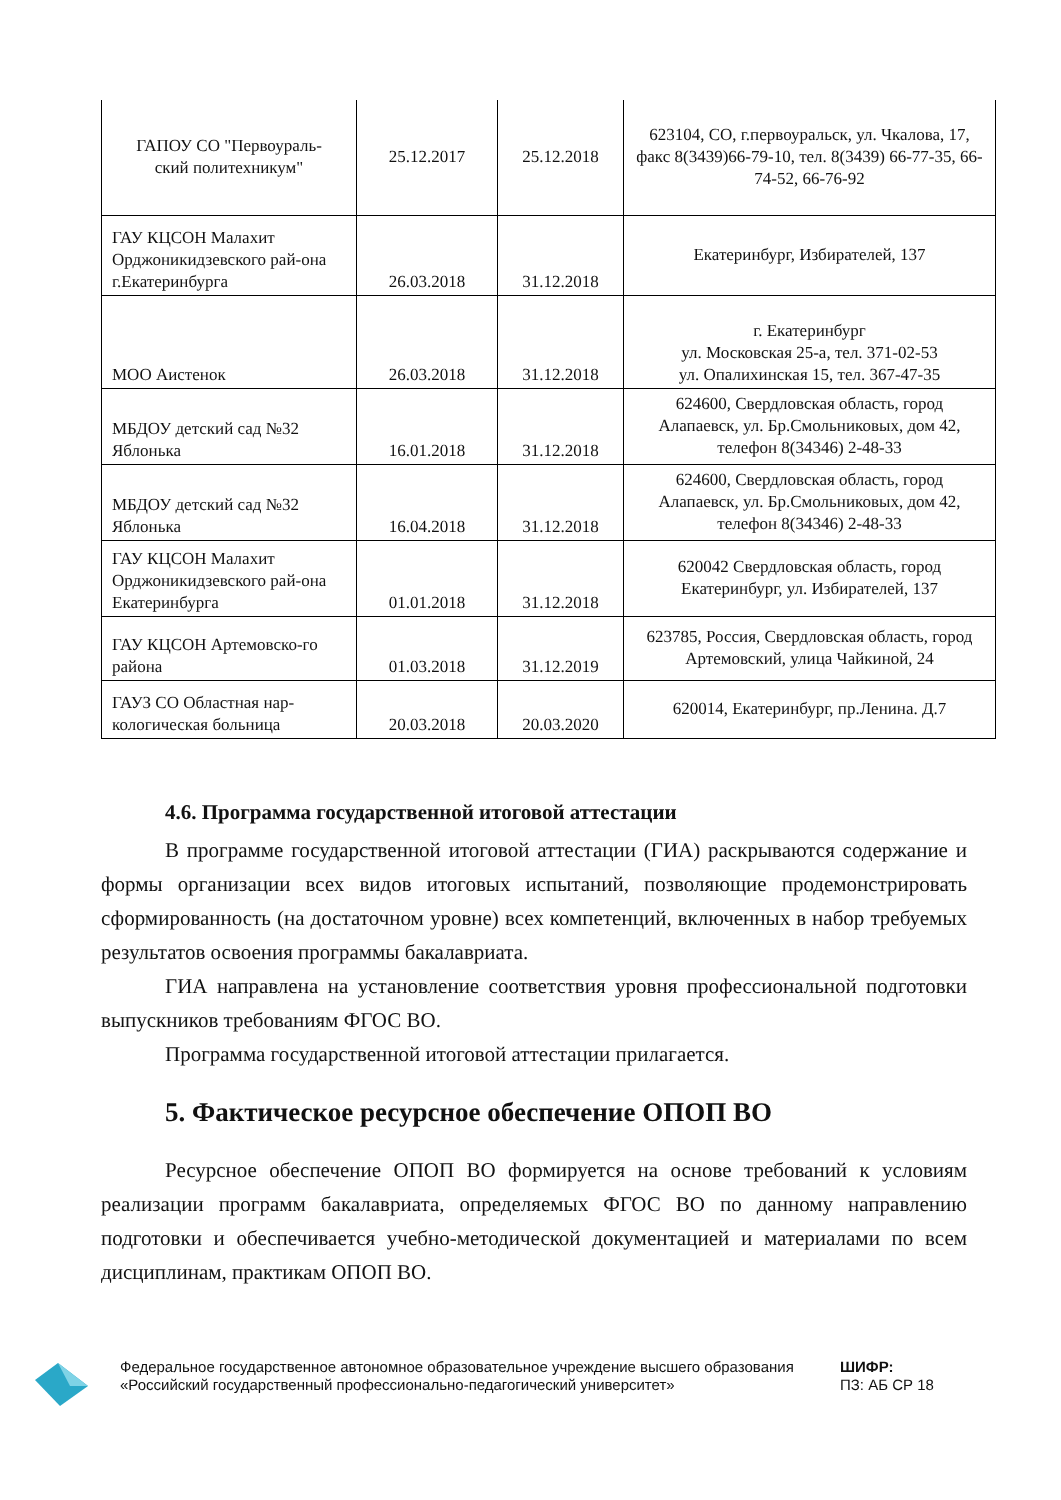| ГАПОУ СО "Первоураль- ский политехникум" | 25.12.2017 | 25.12.2018 | 623104, СО, г.первоуральск, ул. Чкалова, 17, факс 8(3439)66-79-10, тел. 8(3439) 66-77-35, 66-74-52, 66-76-92 |
| ГАУ КЦСОН Малахит Орджоникидзевского рай-она г.Екатеринбурга | 26.03.2018 | 31.12.2018 | Екатеринбург, Избирателей, 137 |
| МОО Аистенок | 26.03.2018 | 31.12.2018 | г. Екатеринбург ул. Московская 25-а, тел. 371-02-53 ул. Опалихинская 15, тел. 367-47-35 |
| МБДОУ детский сад №32 Яблонька | 16.01.2018 | 31.12.2018 | 624600, Свердловская область, город Алапаевск, ул. Бр.Смольниковых, дом 42, телефон 8(34346) 2-48-33 |
| МБДОУ детский сад №32 Яблонька | 16.04.2018 | 31.12.2018 | 624600, Свердловская область, город Алапаевск, ул. Бр.Смольниковых, дом 42, телефон 8(34346) 2-48-33 |
| ГАУ КЦСОН Малахит Орджоникидзевского рай-она Екатеринбурга | 01.01.2018 | 31.12.2018 | 620042 Свердловская область, город Екатеринбург, ул. Избирателей, 137 |
| ГАУ КЦСОН Артемовско-го района | 01.03.2018 | 31.12.2019 | 623785, Россия, Свердловская область, город Артемовский, улица Чайкиной, 24 |
| ГАУЗ СО Областная нар-кологическая больница | 20.03.2018 | 20.03.2020 | 620014, Екатеринбург, пр.Ленина. Д.7 |
4.6. Программа государственной итоговой аттестации
В программе государственной итоговой аттестации (ГИА) раскрываются содержание и формы организации всех видов итоговых испытаний, позволяющие продемонстрировать сформированность (на достаточном уровне) всех компетенций, включенных в набор требуемых результатов освоения программы бакалавриата.
ГИА направлена на установление соответствия уровня профессиональной подготовки выпускников требованиям ФГОС ВО.
Программа государственной итоговой аттестации прилагается.
5. Фактическое ресурсное обеспечение ОПОП ВО
Ресурсное обеспечение ОПОП ВО формируется на основе требований к условиям реализации программ бакалавриата, определяемых ФГОС ВО по данному направлению подготовки и обеспечивается учебно-методической документацией и материалами по всем дисциплинам, практикам ОПОП ВО.
Федеральное государственное автономное образовательное учреждение высшего образования «Российский государственный профессионально-педагогический университет»
ШИФР:
ПЗ: АБ СР 18